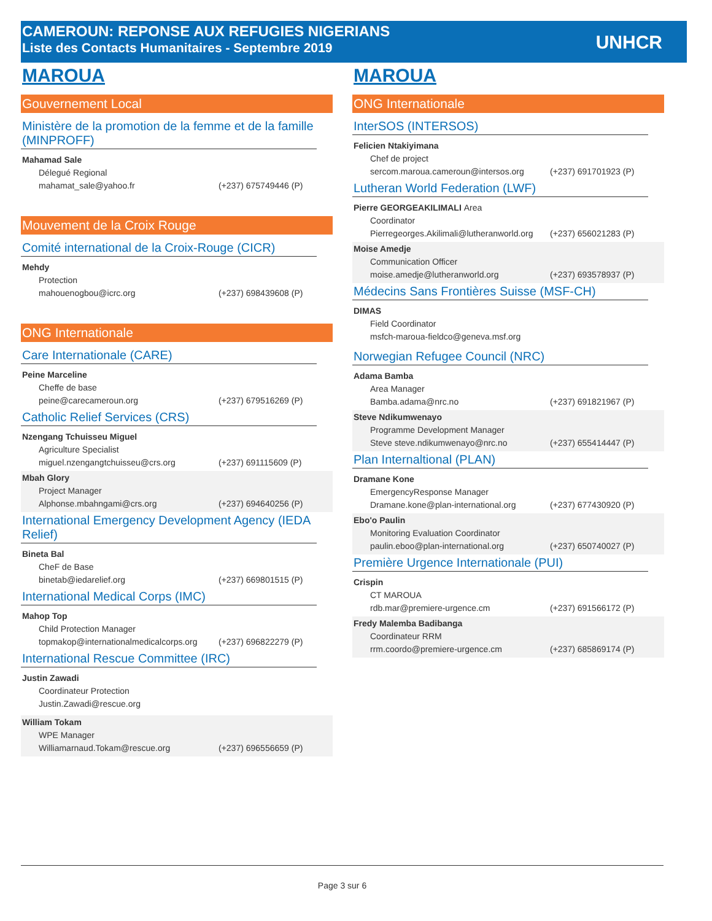CAMEROUN: REPONSE AUX REFUGIES NIGERIANS
Liste des Contacts Humanitaires - Septembre 2019
UNHCR
MAROUA
Gouvernement Local
Ministère de la promotion de la femme et de la famille (MINPROFF)
Mahamad Sale
Délegué Regional
mahamat_sale@yahoo.fr (+237) 675749446 (P)
Mouvement de la Croix Rouge
Comité international de la Croix-Rouge (CICR)
Mehdy
Protection
mahouenogbou@icrc.org (+237) 698439608 (P)
ONG Internationale
Care Internationale (CARE)
Peine Marceline
Cheffe de base
peine@carecameroun.org (+237) 679516269 (P)
Catholic Relief Services (CRS)
Nzengang Tchuisseu Miguel
Agriculture Specialist
miguel.nzengangtchuisseu@crs.org (+237) 691115609 (P)
Mbah Glory
Project Manager
Alphonse.mbahngami@crs.org (+237) 694640256 (P)
International Emergency Development Agency (IEDA Relief)
Bineta Bal
CheF de Base
binetab@iedarelief.org (+237) 669801515 (P)
International Medical Corps (IMC)
Mahop Top
Child Protection Manager
topmakop@internationalmedicalcorps.org (+237) 696822279 (P)
International Rescue Committee (IRC)
Justin Zawadi
Coordinateur Protection
Justin.Zawadi@rescue.org
William Tokam
WPE Manager
Williamarnaud.Tokam@rescue.org (+237) 696556659 (P)
MAROUA
ONG Internationale
InterSOS (INTERSOS)
Felicien Ntakiyimana
Chef de project
sercom.maroua.cameroun@intersos.org (+237) 691701923 (P)
Lutheran World Federation (LWF)
Pierre GEORGEAKILIMALI Area
Coordinator
Pierregeorges.Akilimali@lutheranworld.org (+237) 656021283 (P)
Moise Amedje
Communication Officer
moise.amedje@lutheranworld.org (+237) 693578937 (P)
Médecins Sans Frontières Suisse (MSF-CH)
DIMAS
Field Coordinator
msfch-maroua-fieldco@geneva.msf.org
Norwegian Refugee Council (NRC)
Adama Bamba
Area Manager
Bamba.adama@nrc.no (+237) 691821967 (P)
Steve Ndikumwenayo
Programme Development Manager
Steve steve.ndikumwenayo@nrc.no (+237) 655414447 (P)
Plan Internaltional (PLAN)
Dramane Kone
EmergencyResponse Manager
Dramane.kone@plan-international.org (+237) 677430920 (P)
Ebo'o Paulin
Monitoring Evaluation Coordinator
paulin.eboo@plan-international.org (+237) 650740027 (P)
Première Urgence Internationale (PUI)
Crispin
CT MAROUA
rdb.mar@premiere-urgence.cm (+237) 691566172 (P)
Fredy Malemba Badibanga
Coordinateur RRM
rrm.coordo@premiere-urgence.cm (+237) 685869174 (P)
Page 3 sur 6